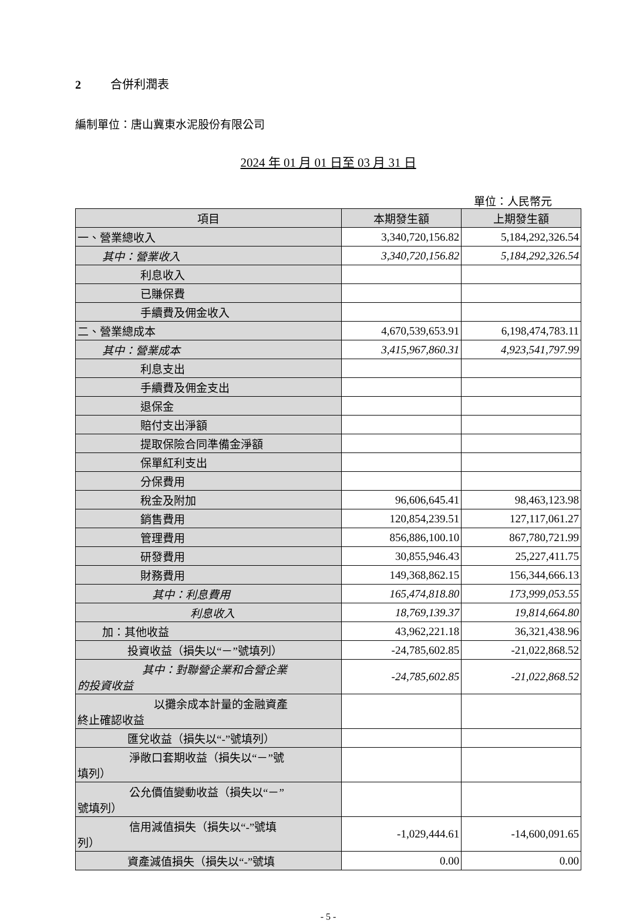2 合併利潤表
編制單位：唐山冀東水泥股份有限公司
2024 年 01 月 01 日至 03 月 31 日
單位：人民幣元
| 項目 | 本期發生額 | 上期發生額 |
| --- | --- | --- |
| 一、營業總收入 | 3,340,720,156.82 | 5,184,292,326.54 |
| 其中：營業收入 | 3,340,720,156.82 | 5,184,292,326.54 |
| 利息收入 | | |
| 已賺保費 | | |
| 手續費及佣金收入 | | |
| 二、營業總成本 | 4,670,539,653.91 | 6,198,474,783.11 |
| 其中：營業成本 | 3,415,967,860.31 | 4,923,541,797.99 |
| 利息支出 | | |
| 手續費及佣金支出 | | |
| 退保金 | | |
| 賠付支出淨額 | | |
| 提取保險合同準備金淨額 | | |
| 保單紅利支出 | | |
| 分保費用 | | |
| 稅金及附加 | 96,606,645.41 | 98,463,123.98 |
| 銷售費用 | 120,854,239.51 | 127,117,061.27 |
| 管理費用 | 856,886,100.10 | 867,780,721.99 |
| 研發費用 | 30,855,946.43 | 25,227,411.75 |
| 財務費用 | 149,368,862.15 | 156,344,666.13 |
| 其中：利息費用 | 165,474,818.80 | 173,999,053.55 |
| 利息收入 | 18,769,139.37 | 19,814,664.80 |
| 加：其他收益 | 43,962,221.18 | 36,321,438.96 |
| 投資收益（損失以“－”號填列） | -24,785,602.85 | -21,022,868.52 |
| 其中：對聯營企業和合營企業 的投資收益 | -24,785,602.85 | -21,022,868.52 |
| 以攤余成本計量的金融資產 終止確認收益 | | |
| 匯兌收益（損失以“-”號填列） | | |
| 淨敞口套期收益（損失以“－”號 填列） | | |
| 公允價值變動收益（損失以“－” 號填列） | | |
| 信用減值損失（損失以“-”號填 列） | -1,029,444.61 | -14,600,091.65 |
| 資產減值損失（損失以“-”號填 | 0.00 | 0.00 |
- 5 -